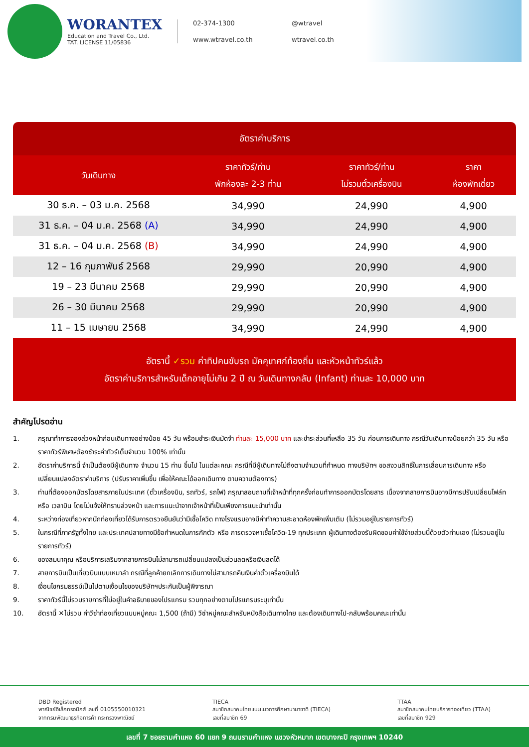WORANTEX
Education and Travel Co., Ltd.
TAT. LICENSE 11/05836
02-374-1300 @wtravel www.wtravel.co.th wtravel.co.th
อัตราค่าบริการ
| วันเดินทาง | ราคาทัวร์/ท่าน พักห้องละ 2-3 ท่าน | ราคาทัวร์/ท่าน ไม่รวมตั๋วเครื่องบิน | ราคา ห้องพักเดี่ยว |
| --- | --- | --- | --- |
| 30 ธ.ค. – 03 ม.ค. 2568 | 34,990 | 24,990 | 4,900 |
| 31 ธ.ค. – 04 ม.ค. 2568 (A) | 34,990 | 24,990 | 4,900 |
| 31 ธ.ค. – 04 ม.ค. 2568 (B) | 34,990 | 24,990 | 4,900 |
| 12 – 16 กุมภาพันธ์ 2568 | 29,990 | 20,990 | 4,900 |
| 19 – 23 มีนาคม 2568 | 29,990 | 20,990 | 4,900 |
| 26 – 30 มีนาคม 2568 | 29,990 | 20,990 | 4,900 |
| 11 – 15 เมษายน 2568 | 34,990 | 24,990 | 4,900 |
อัตรานี้ ✓รวม ค่าทิปคนขับรถ มัคคุเทศก์ท้องถิ่น และหัวหน้าทัวร์แล้ว
อัตราค่าบริการสำหรับเด็กอายุไม่เกิน 2 ปี ณ วันเดินทางกลับ (Infant) ท่านละ 10,000 บาท
สำคัญโปรดอ่าน
1. กรุณาทำการจองล่วงหน้าก่อนเดินทางอย่างน้อย 45 วัน พร้อมชำระเงินมัดจำ ท่านละ 15,000 บาท และชำระส่วนที่เหลือ 35 วัน ก่อนการเดินทาง กรณีวันเดินทางน้อยกว่า 35 วัน หรือ ราคาทัวร์พิเศษต้องชำระค่าทัวร์เต็มจำนวน 100% เท่านั้น
2. อัตราค่าบริการนี้ จำเป็นต้องมีผู้เดินทาง จำนวน 15 ท่าน ขึ้นไป ในแต่ละคณะ กรณีที่มีผู้เดินทางไม่ถึงตามจำนวนที่กำหนด ทางบริษัทฯ ขอสงวนสิทธิ์ในการเลื่อนการเดินทาง หรือเปลี่ยนแปลงอัตราค่าบริการ (ปรับราคาเพิ่มขึ้น เพื่อให้คณะได้ออกเดินทาง ตามความต้องการ)
3. ท่านที่ต้องออกบัตรโดยสารภายในประเทศ (ตั๋วเครื่องบิน, รถทัวร์, รถไฟ) กรุณาสอบถามที่เจ้าหน้าที่ทุกครั้งก่อนทำการออกบัตรโดยสาร เนื่องจากสายการบินอาจมีการปรับเปลี่ยนไฟล์ท หรือ เวลาบิน โดยไม่แจ้งให้ทราบล่วงหน้า และการแนะนำจากเจ้าหน้าที่เป็นเพียงการแนะนำเท่านั้น
4. ระหว่างท่องเที่ยวหากนักท่องเที่ยวได้รับการตรวจยืนยันว่ามีเชื้อโควิด ทางโรงแรมอาจมีค่าทำความสะอาดห้องพักเพิ่มเติม (ไม่รวมอยู่ในรายการทัวร์)
5. ในกรณีที่ภาครัฐทั้งไทย และประเทศปลายทางมีข้อกำหนดในการกักตัว หรือ การตรวจหาเชื้อโควิด-19 ทุกประเภท ผู้เดินทางต้องรับผิดชอบค่าใช้จ่ายส่วนนี้ด้วยตัวท่านเอง (ไม่รวมอยู่ในรายการทัวร์)
6. ของสมนาคุณ หรือบริการเสริมจากสายการบินไม่สามารถเปลี่ยนแปลงเป็นส่วนลดหรือเงินสดได้
7. สายการบินเป็นเที่ยวบินแบบเหมาลำ กรณีที่ลูกค้ายกเลิกการเดินทางไม่สามารถคืนเงินค่าตั๋วเครื่องบินได้
8. เงื่อนไขกรมธรรม์เป็นไปตามเงื่อนไขของบริษัทฯประกันเป็นผู้พิจารณา
9. ราคาทัวร์นี้ไม่รวมรายการที่ไม่อยู่ในคำอธิบายของโปรแกรม รวมทุกอย่างตามโปรแกรมระบุเท่านั้น
10. อัตรานี้ ✕ไม่รวม ค่าวีซ่าท่องเที่ยวแบบหมู่คณะ 1,500 (ถ้ามี) วีซ่าหมู่คณะสำหรับหนังสือเดินทางไทย และต้องเดินทางไป-กลับพร้อมคณะเท่านั้น
DBD Registered
พาณิชย์อิเล็กทรอนิกส์ เลขที่ 0105550010321
จากกรมพัฒนาธุรกิจการค้า กระทรวงพาณิชย์
TIECA
สมาชิกสมาคมไทยแนะแนวการศึกษานานาชาติ (TIECA)
เลขที่สมาชิก 69
TTAA
สมาชิกสมาคมไทยบริการท่องเที่ยว (TTAA)
เลขที่สมาชิก 929
เลขที่ 7 ซอยรามคำแหง 60 แยก 9 ถนนรามคำแหง แขวงหัวหมาก เขตบางกะปิ กรุงเทพฯ 10240